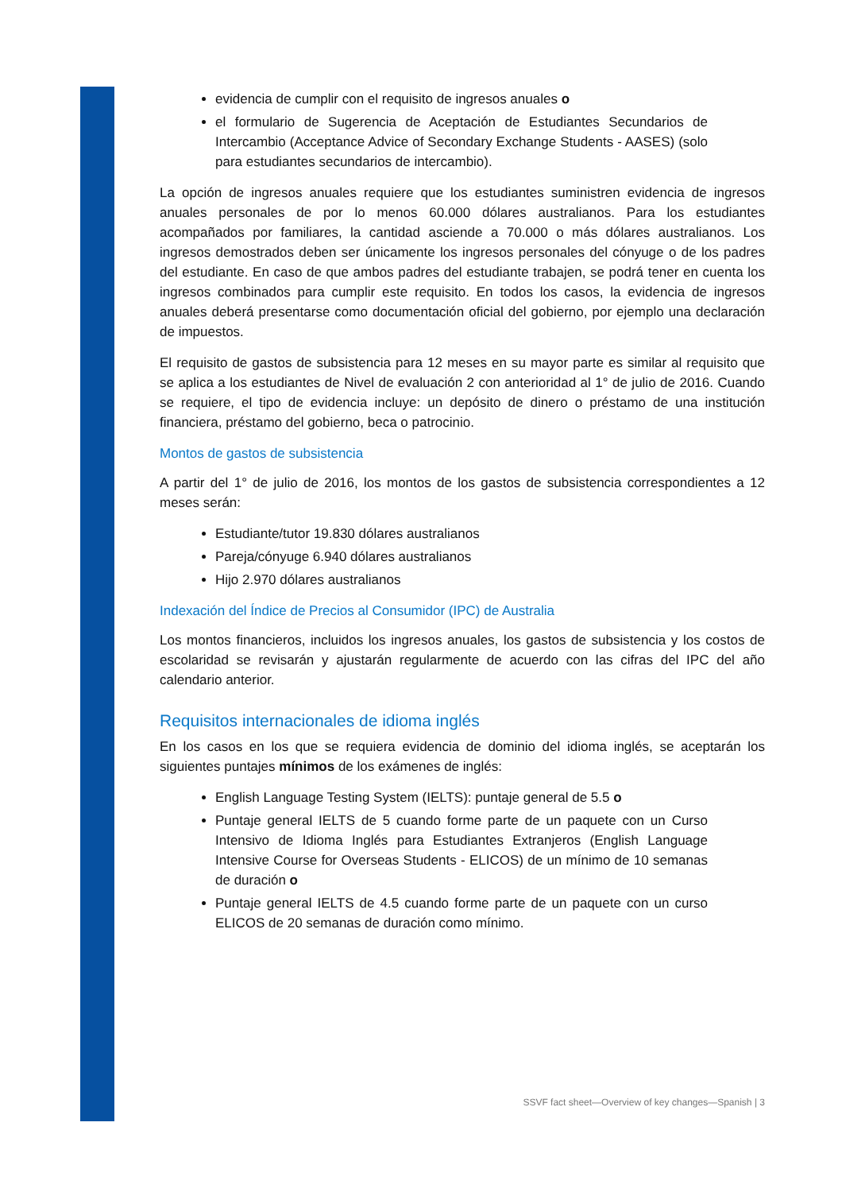evidencia de cumplir con el requisito de ingresos anuales o
el formulario de Sugerencia de Aceptación de Estudiantes Secundarios de Intercambio (Acceptance Advice of Secondary Exchange Students - AASES) (solo para estudiantes secundarios de intercambio).
La opción de ingresos anuales requiere que los estudiantes suministren evidencia de ingresos anuales personales de por lo menos 60.000 dólares australianos. Para los estudiantes acompañados por familiares, la cantidad asciende a 70.000 o más dólares australianos. Los ingresos demostrados deben ser únicamente los ingresos personales del cónyuge o de los padres del estudiante. En caso de que ambos padres del estudiante trabajen, se podrá tener en cuenta los ingresos combinados para cumplir este requisito. En todos los casos, la evidencia de ingresos anuales deberá presentarse como documentación oficial del gobierno, por ejemplo una declaración de impuestos.
El requisito de gastos de subsistencia para 12 meses en su mayor parte es similar al requisito que se aplica a los estudiantes de Nivel de evaluación 2 con anterioridad al 1° de julio de 2016. Cuando se requiere, el tipo de evidencia incluye: un depósito de dinero o préstamo de una institución financiera, préstamo del gobierno, beca o patrocinio.
Montos de gastos de subsistencia
A partir del 1° de julio de 2016, los montos de los gastos de subsistencia correspondientes a 12 meses serán:
Estudiante/tutor 19.830 dólares australianos
Pareja/cónyuge 6.940 dólares australianos
Hijo 2.970 dólares australianos
Indexación del Índice de Precios al Consumidor (IPC) de Australia
Los montos financieros, incluidos los ingresos anuales, los gastos de subsistencia y los costos de escolaridad se revisarán y ajustarán regularmente de acuerdo con las cifras del IPC del año calendario anterior.
Requisitos internacionales de idioma inglés
En los casos en los que se requiera evidencia de dominio del idioma inglés, se aceptarán los siguientes puntajes mínimos de los exámenes de inglés:
English Language Testing System (IELTS): puntaje general de 5.5 o
Puntaje general IELTS de 5 cuando forme parte de un paquete con un Curso Intensivo de Idioma Inglés para Estudiantes Extranjeros (English Language Intensive Course for Overseas Students - ELICOS) de un mínimo de 10 semanas de duración o
Puntaje general IELTS de 4.5 cuando forme parte de un paquete con un curso ELICOS de 20 semanas de duración como mínimo.
SSVF fact sheet—Overview of key changes—Spanish | 3